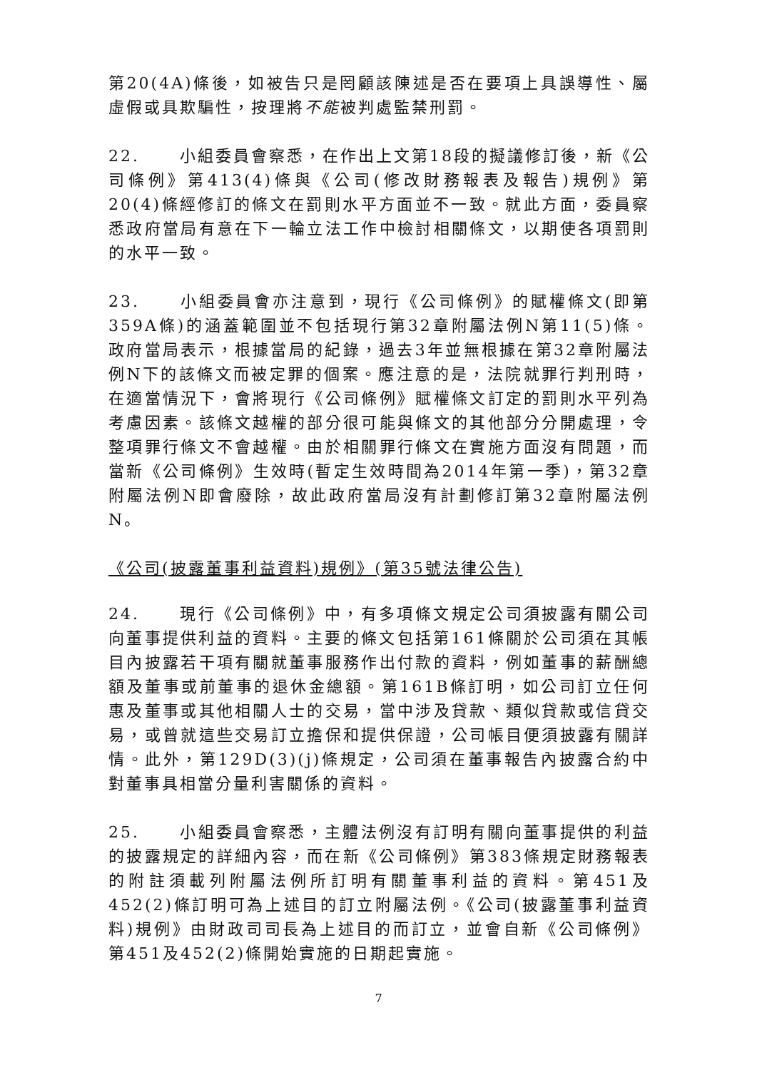第20(4A)條後，如被告只是罔顧該陳述是否在要項上具誤導性、屬虛假或具欺騙性，按理將不能被判處監禁刑罰。
22. 小組委員會察悉，在作出上文第18段的擬議修訂後，新《公司條例》第413(4)條與《公司(修改財務報表及報告)規例》第20(4)條經修訂的條文在罰則水平方面並不一致。就此方面，委員察悉政府當局有意在下一輪立法工作中檢討相關條文，以期使各項罰則的水平一致。
23. 小組委員會亦注意到，現行《公司條例》的賦權條文(即第359A條)的涵蓋範圍並不包括現行第32章附屬法例N第11(5)條。政府當局表示，根據當局的紀錄，過去3年並無根據在第32章附屬法例N下的該條文而被定罪的個案。應注意的是，法院就罪行判刑時，在適當情況下，會將現行《公司條例》賦權條文訂定的罰則水平列為考慮因素。該條文越權的部分很可能與條文的其他部分分開處理，令整項罪行條文不會越權。由於相關罪行條文在實施方面沒有問題，而當新《公司條例》生效時(暫定生效時間為2014年第一季)，第32章附屬法例N即會廢除，故此政府當局沒有計劃修訂第32章附屬法例N。
《公司(披露董事利益資料)規例》(第35號法律公告)
24. 現行《公司條例》中，有多項條文規定公司須披露有關公司向董事提供利益的資料。主要的條文包括第161條關於公司須在其帳目內披露若干項有關就董事服務作出付款的資料，例如董事的薪酬總額及董事或前董事的退休金總額。第161B條訂明，如公司訂立任何惠及董事或其他相關人士的交易，當中涉及貸款、類似貸款或信貸交易，或曾就這些交易訂立擔保和提供保證，公司帳目便須披露有關詳情。此外，第129D(3)(j)條規定，公司須在董事報告內披露合約中對董事具相當分量利害關係的資料。
25. 小組委員會察悉，主體法例沒有訂明有關向董事提供的利益的披露規定的詳細內容，而在新《公司條例》第383條規定財務報表的附註須載列附屬法例所訂明有關董事利益的資料。第451及452(2)條訂明可為上述目的訂立附屬法例。《公司(披露董事利益資料)規例》由財政司司長為上述目的而訂立，並會自新《公司條例》第451及452(2)條開始實施的日期起實施。
7